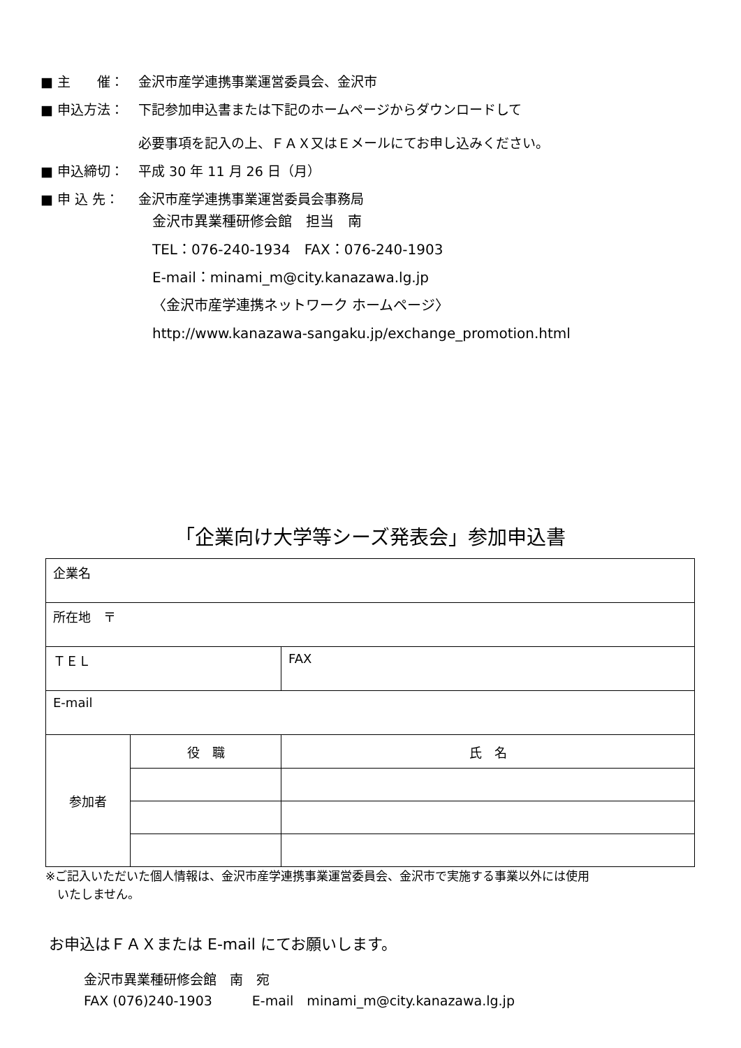■ 主　　催： 金沢市産学連携事業運営委員会、金沢市
■ 申込方法： 下記参加申込書または下記のホームページからダウンロードして
必要事項を記入の上、ＦＡＸ又はＥメールにてお申し込みください。
■ 申込締切： 平成 30 年 11 月 26 日（月）
■ 申 込 先： 金沢市産学連携事業運営委員会事務局
金沢市異業種研修会館　担当　南
TEL：076-240-1934　FAX：076-240-1903
E-mail：minami_m@city.kanazawa.lg.jp
〈金沢市産学連携ネットワーク ホームページ〉
http://www.kanazawa-sangaku.jp/exchange_promotion.html
「企業向け大学等シーズ発表会」参加申込書
| 企業名 | | |
| 所在地 〒 | | |
| ＴＥＬ | | FAX |
| E-mail | | |
| 参加者 | 役 職 | 氏 名 |
※ご記入いただいた個人情報は、金沢市産学連携事業運営委員会、金沢市で実施する事業以外には使用
　いたしません。
お申込はＦＡＸまたは E-mail にてお願いします。
金沢市異業種研修会館　南　宛
FAX (076)240-1903　　　E-mail　minami_m@city.kanazawa.lg.jp